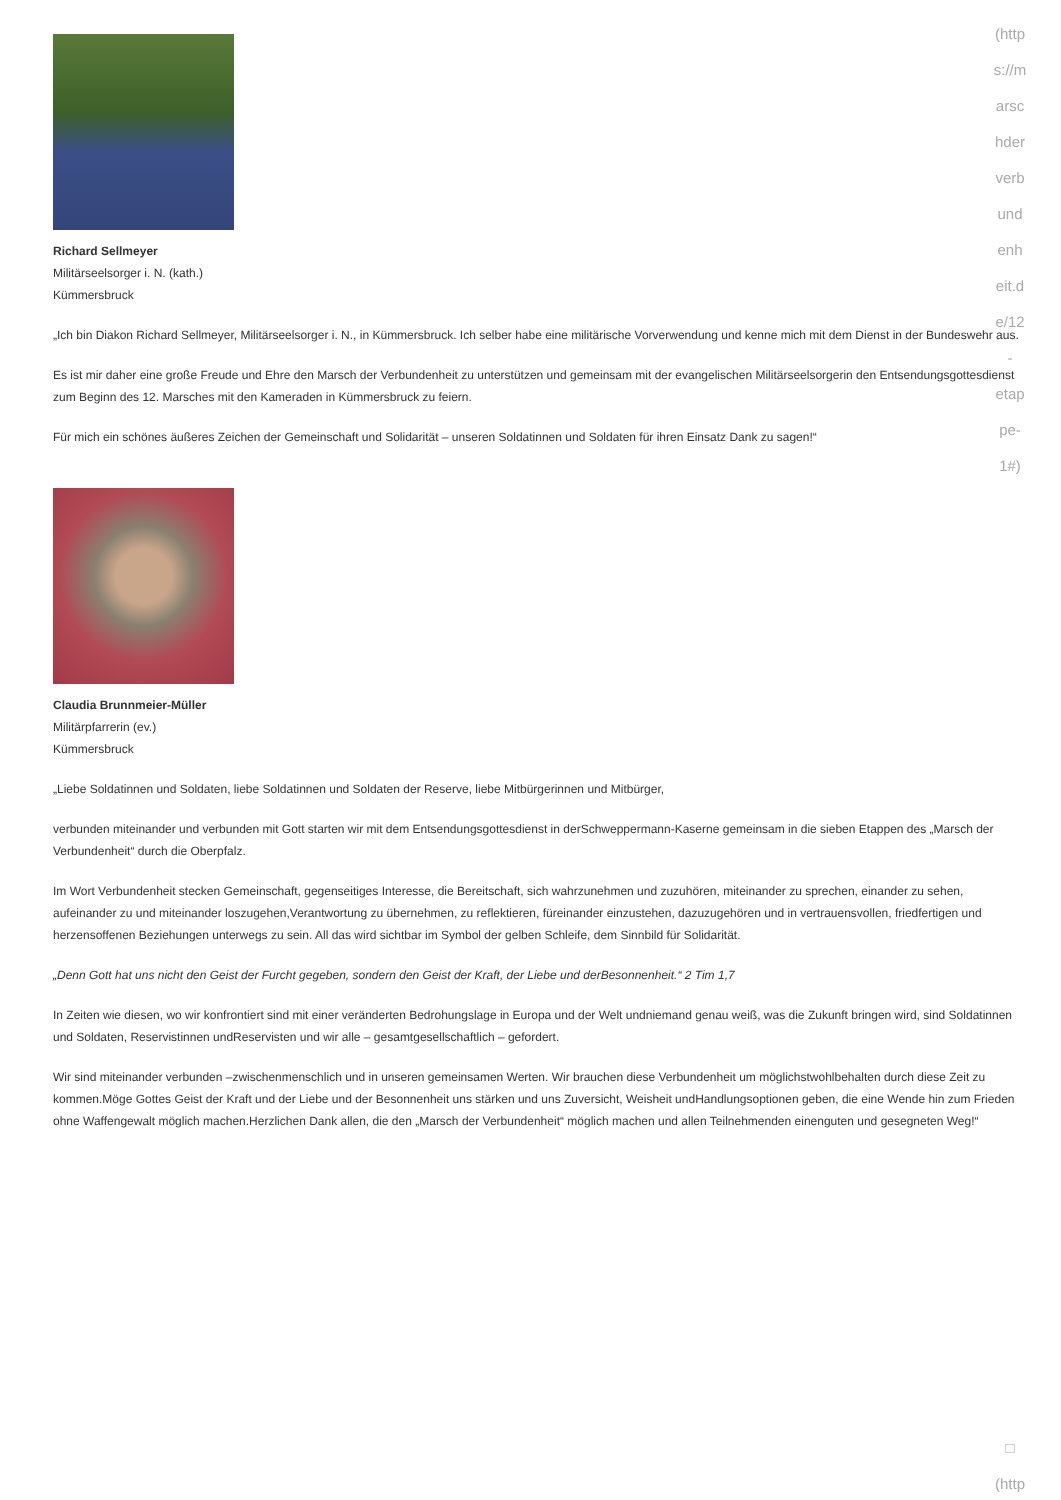Richard Sellmeyer
Militärseelsorger i. N. (kath.)
Kümmersbruck
„Ich bin Diakon Richard Sellmeyer, Militärseelsorger i. N., in Kümmersbruck. Ich selber habe eine militärische Vorverwendung und kenne mich mit dem Dienst in der Bundeswehr aus.
Es ist mir daher eine große Freude und Ehre den Marsch der Verbundenheit zu unterstützen und gemeinsam mit der evangelischen Militärseelsorgerin den Entsendungsgottesdienst zum Beginn des 12. Marsches mit den Kameraden in Kümmersbruck zu feiern.
Für mich ein schönes äußeres Zeichen der Gemeinschaft und Solidarität – unseren Soldatinnen und Soldaten für ihren Einsatz Dank zu sagen!“
Claudia Brunnmeier-Müller
Militärpfarrerin (ev.)
Kümmersbruck
„Liebe Soldatinnen und Soldaten, liebe Soldatinnen und Soldaten der Reserve, liebe Mitbürgerinnen und Mitbürger,
verbunden miteinander und verbunden mit Gott starten wir mit dem Entsendungsgottesdienst in derSchweppermann-Kaserne gemeinsam in die sieben Etappen des „Marsch der Verbundenheit“ durch die Oberpfalz.
Im Wort Verbundenheit stecken Gemeinschaft, gegenseitiges Interesse, die Bereitschaft, sich wahrzunehmen und zuzuhören, miteinander zu sprechen, einander zu sehen, aufeinander zu und miteinander loszugehen,Verantwortung zu übernehmen, zu reflektieren, füreinander einzustehen, dazuzugehören und in vertrauensvollen, friedfertigen und herzensoffenen Beziehungen unterwegs zu sein. All das wird sichtbar im Symbol der gelben Schleife, dem Sinnbild für Solidarität.
„Denn Gott hat uns nicht den Geist der Furcht gegeben, sondern den Geist der Kraft, der Liebe und derBesonnenheit.“ 2 Tim 1,7
In Zeiten wie diesen, wo wir konfrontiert sind mit einer veränderten Bedrohungslage in Europa und der Welt undniemand genau weiß, was die Zukunft bringen wird, sind Soldatinnen und Soldaten, Reservistinnen undReservisten und wir alle – gesamtgesellschaftlich – gefordert.
Wir sind miteinander verbunden –zwischenmenschlich und in unseren gemeinsamen Werten. Wir brauchen diese Verbundenheit um möglichstwohlbehalten durch diese Zeit zu kommen.Möge Gottes Geist der Kraft und der Liebe und der Besonnenheit uns stärken und uns Zuversicht, Weisheit undHandlungsoptionen geben, die eine Wende hin zum Frieden ohne Waffengewalt möglich machen.Herzlichen Dank allen, die den „Marsch der Verbundenheit“ möglich machen und allen Teilnehmenden einenguten und gesegneten Weg!“
(http
s://m
arsc
hder
verb
und
enh
eit.d
e/12
-
etap
pe-
1#)
□
(http